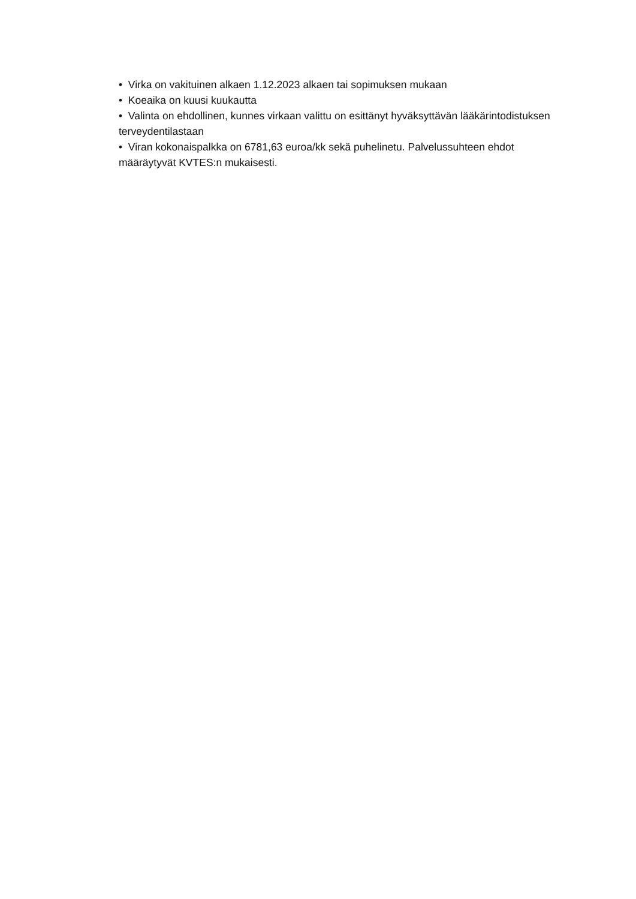• Virka on vakituinen alkaen 1.12.2023 alkaen tai sopimuksen mukaan
• Koeaika on kuusi kuukautta
• Valinta on ehdollinen, kunnes virkaan valittu on esittänyt hyväksyttävän lääkärintodistuksen terveydentilastaan
• Viran kokonaispalkka on 6781,63 euroa/kk sekä puhelinetu. Palvelussuhteen ehdot määräytyvät KVTES:n mukaisesti.